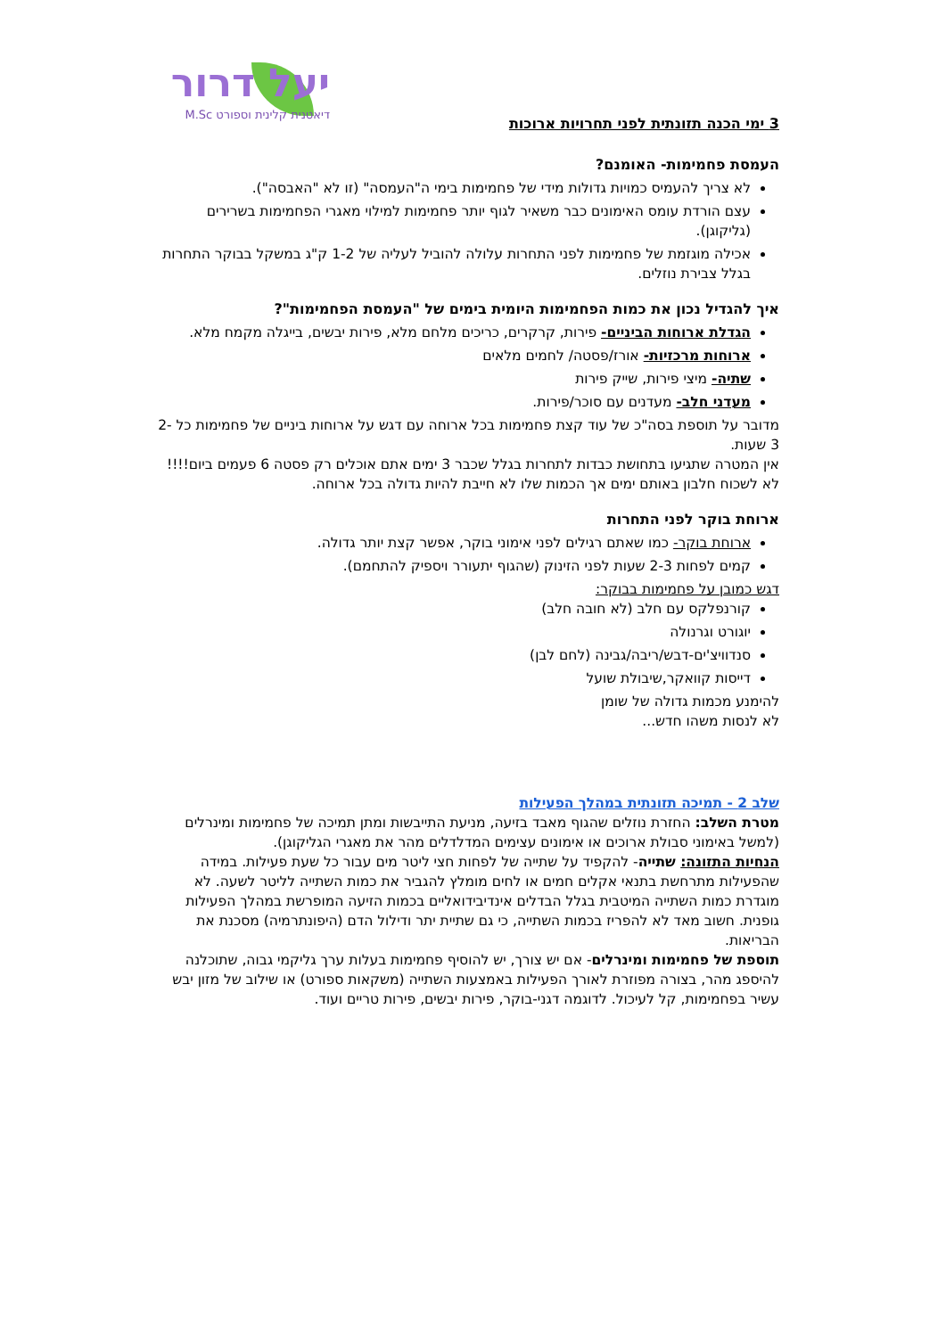יעל דרור
דיאטנית קלינית וספורט M.Sc
3 ימי הכנה תזונתית לפני תחרויות ארוכות
העמסת פחמימות- האומנם?
לא צריך להעמיס כמויות גדולות מידי של פחמימות בימי ה"העמסה" (זו לא "האבסה").
עצם הורדת עומס האימונים כבר משאיר לגוף יותר פחמימות למילוי מאגרי הפחמימות בשרירים (גליקוגן).
אכילה מוגזמת של פחמימות לפני התחרות עלולה להוביל לעליה של 1-2 ק"ג במשקל בבוקר התחרות בגלל צבירת נוזלים.
איך להגדיל נכון את כמות הפחמימות היומית בימים של "העמסת הפחמימות"?
הגדלת ארוחות הביניים- פירות, קרקרים, כריכים מלחם מלא, פירות יבשים, בייגלה מקמח מלא.
ארוחות מרכזיות- אורז/פסטה/ לחמים מלאים
שתיה- מיצי פירות, שייק פירות
מעדני חלב- מעדנים עם סוכר/פירות.
מדובר על תוספת בסה"כ של עוד קצת פחמימות בכל ארוחה עם דגש על ארוחות ביניים של פחמימות כל 2-3 שעות.
אין המטרה שתגיעו בתחושת כבדות לתחרות בגלל שכבר 3 ימים אתם אוכלים רק פסטה 6 פעמים ביום!!!!
לא לשכוח חלבון באותם ימים אך הכמות שלו לא חייבת להיות גדולה בכל ארוחה.
ארוחת בוקר לפני התחרות
ארוחת בוקר- כמו שאתם רגילים לפני אימוני בוקר, אפשר קצת יותר גדולה.
קמים לפחות 2-3 שעות לפני הזינוק (שהגוף יתעורר ויספיק להתחמם).
דגש כמובן על פחמימות בבוקר:
קורנפלקס עם חלב (לא חובה חלב)
יוגורט וגרנולה
סנדוויצ'ים-דבש/ריבה/גבינה (לחם לבן)
דייסות קוואקר,שיבולת שועל
להימנע מכמות גדולה של שומן
לא לנסות משהו חדש...
שלב 2 - תמיכה תזונתית במהלך הפעילות
מטרת השלב: החזרת נוזלים שהגוף מאבד בזיעה, מניעת התייבשות ומתן תמיכה של פחמימות ומינרלים (למשל באימוני סבולת ארוכים או אימונים עצימים המדלדלים מהר את מאגרי הגליקוגן).
הנחיות התזונה: שתייה- להקפיד על שתייה של לפחות חצי ליטר מים עבור כל שעת פעילות. במידה שהפעילות מתרחשת בתנאי אקלים חמים או לחים מומלץ להגביר את כמות השתייה לליטר לשעה. לא מוגדרת כמות השתייה המיטבית בגלל הבדלים אינדיבידואליים בכמות הזיעה המופרשת במהלך הפעילות גופנית. חשוב מאד לא להפריז בכמות השתייה, כי גם שתיית יתר ודילול הדם (היפונתרמיה) מסכנת את הבריאות.
תוספת של פחמימות ומינרלים- אם יש צורך, יש להוסיף פחמימות בעלות ערך גליקמי גבוה, שתוכלנה להיספג מהר, בצורה מפוזרת לאורך הפעילות באמצעות השתייה (משקאות ספורט) או שילוב של מזון יבש עשיר בפחמימות, קל לעיכול. לדוגמה דגני-בוקר, פירות יבשים, פירות טריים ועוד.